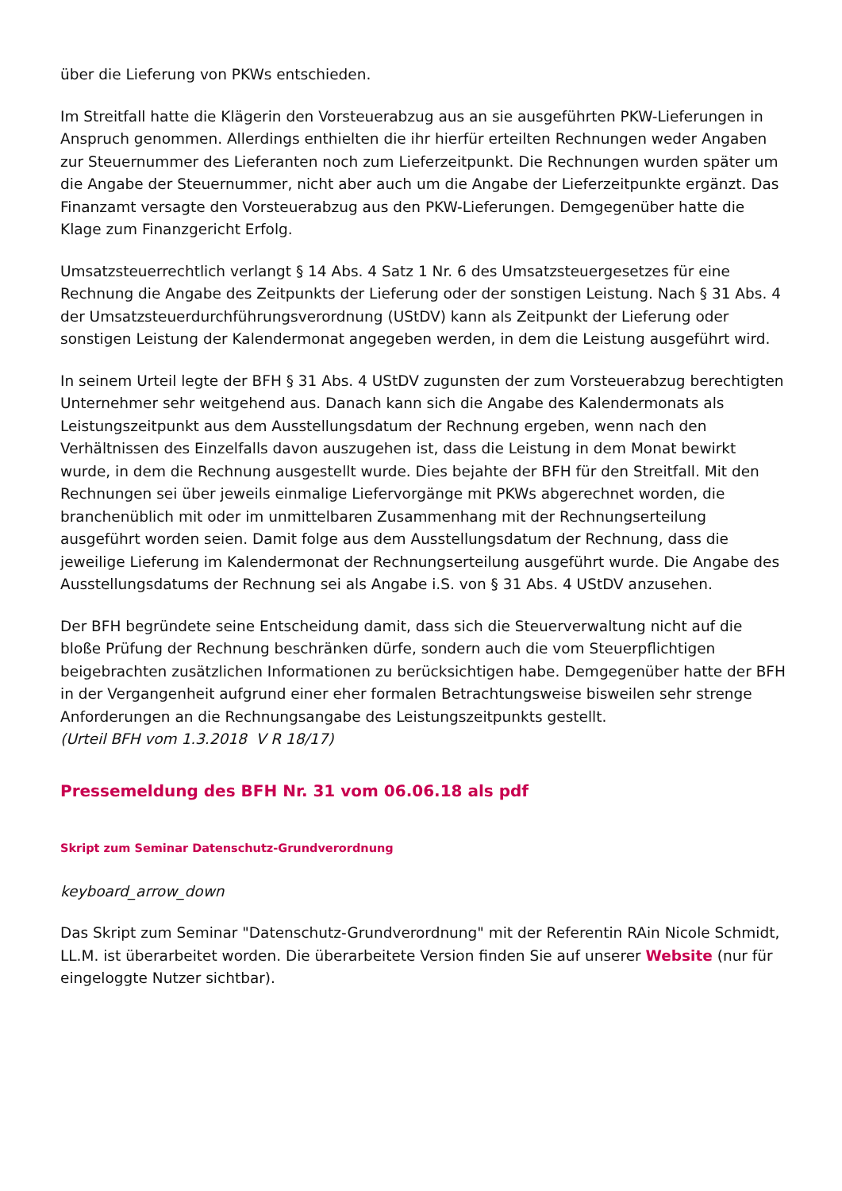über die Lieferung von PKWs entschieden.
Im Streitfall hatte die Klägerin den Vorsteuerabzug aus an sie ausgeführten PKW-Lieferungen in Anspruch genommen. Allerdings enthielten die ihr hierfür erteilten Rechnungen weder Angaben zur Steuernummer des Lieferanten noch zum Lieferzeitpunkt. Die Rechnungen wurden später um die Angabe der Steuernummer, nicht aber auch um die Angabe der Lieferzeitpunkte ergänzt. Das Finanzamt versagte den Vorsteuerabzug aus den PKW-Lieferungen. Demgegenüber hatte die Klage zum Finanzgericht Erfolg.
Umsatzsteuerrechtlich verlangt § 14 Abs. 4 Satz 1 Nr. 6 des Umsatzsteuergesetzes für eine Rechnung die Angabe des Zeitpunkts der Lieferung oder der sonstigen Leistung. Nach § 31 Abs. 4 der Umsatzsteuerdurchführungsverordnung (UStDV) kann als Zeitpunkt der Lieferung oder sonstigen Leistung der Kalendermonat angegeben werden, in dem die Leistung ausgeführt wird.
In seinem Urteil legte der BFH § 31 Abs. 4 UStDV zugunsten der zum Vorsteuerabzug berechtigten Unternehmer sehr weitgehend aus. Danach kann sich die Angabe des Kalendermonats als Leistungszeitpunkt aus dem Ausstellungsdatum der Rechnung ergeben, wenn nach den Verhältnissen des Einzelfalls davon auszugehen ist, dass die Leistung in dem Monat bewirkt wurde, in dem die Rechnung ausgestellt wurde. Dies bejahte der BFH für den Streitfall. Mit den Rechnungen sei über jeweils einmalige Liefervorgänge mit PKWs abgerechnet worden, die branchenüblich mit oder im unmittelbaren Zusammenhang mit der Rechnungserteilung ausgeführt worden seien. Damit folge aus dem Ausstellungsdatum der Rechnung, dass die jeweilige Lieferung im Kalendermonat der Rechnungserteilung ausgeführt wurde. Die Angabe des Ausstellungsdatums der Rechnung sei als Angabe i.S. von § 31 Abs. 4 UStDV anzusehen.
Der BFH begründete seine Entscheidung damit, dass sich die Steuerverwaltung nicht auf die bloße Prüfung der Rechnung beschränken dürfe, sondern auch die vom Steuerpflichtigen beigebrachten zusätzlichen Informationen zu berücksichtigen habe. Demgegenüber hatte der BFH in der Vergangenheit aufgrund einer eher formalen Betrachtungsweise bisweilen sehr strenge Anforderungen an die Rechnungsangabe des Leistungszeitpunkts gestellt.
(Urteil BFH vom 1.3.2018 V R 18/17)
Pressemeldung des BFH Nr. 31 vom 06.06.18 als pdf
Skript zum Seminar Datenschutz-Grundverordnung
keyboard_arrow_down
Das Skript zum Seminar "Datenschutz-Grundverordnung" mit der Referentin RAin Nicole Schmidt, LL.M. ist überarbeitet worden. Die überarbeitete Version finden Sie auf unserer Website (nur für eingeloggte Nutzer sichtbar).